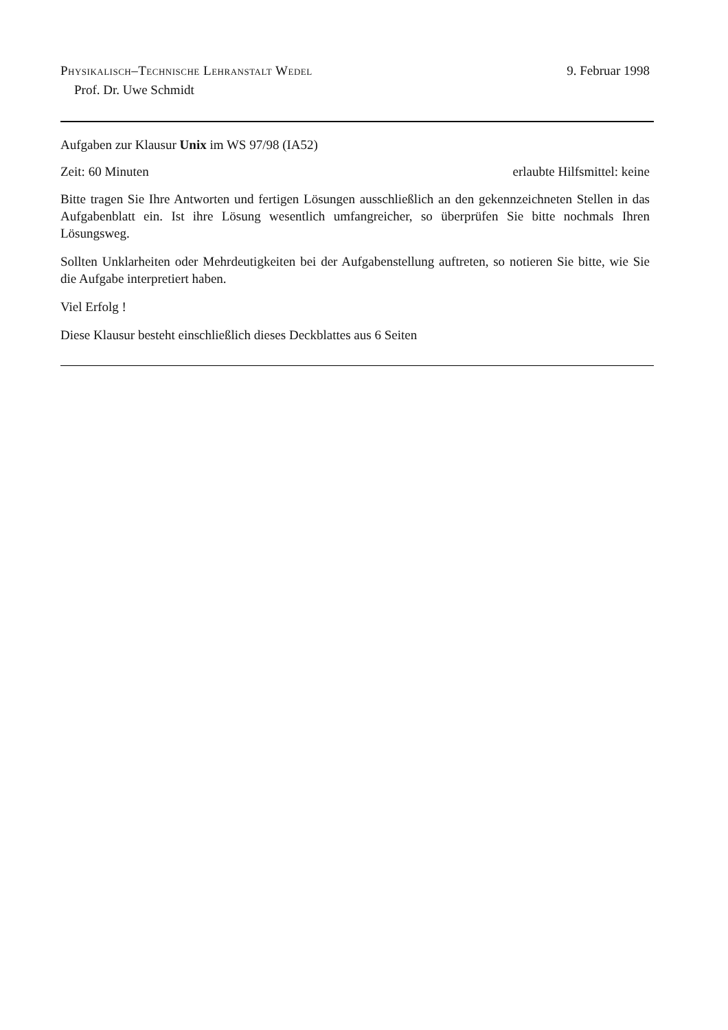Physikalisch–Technische Lehranstalt Wedel
9. Februar 1998
Prof. Dr. Uwe Schmidt
Aufgaben zur Klausur Unix im WS 97/98 (IA52)
Zeit: 60 Minuten erlaubte Hilfsmittel: keine
Bitte tragen Sie Ihre Antworten und fertigen Lösungen ausschließlich an den gekennzeichneten Stellen in das Aufgabenblatt ein. Ist ihre Lösung wesentlich umfangreicher, so überprüfen Sie bitte nochmals Ihren Lösungsweg.
Sollten Unklarheiten oder Mehrdeutigkeiten bei der Aufgabenstellung auftreten, so notieren Sie bitte, wie Sie die Aufgabe interpretiert haben.
Viel Erfolg !
Diese Klausur besteht einschließlich dieses Deckblattes aus 6 Seiten